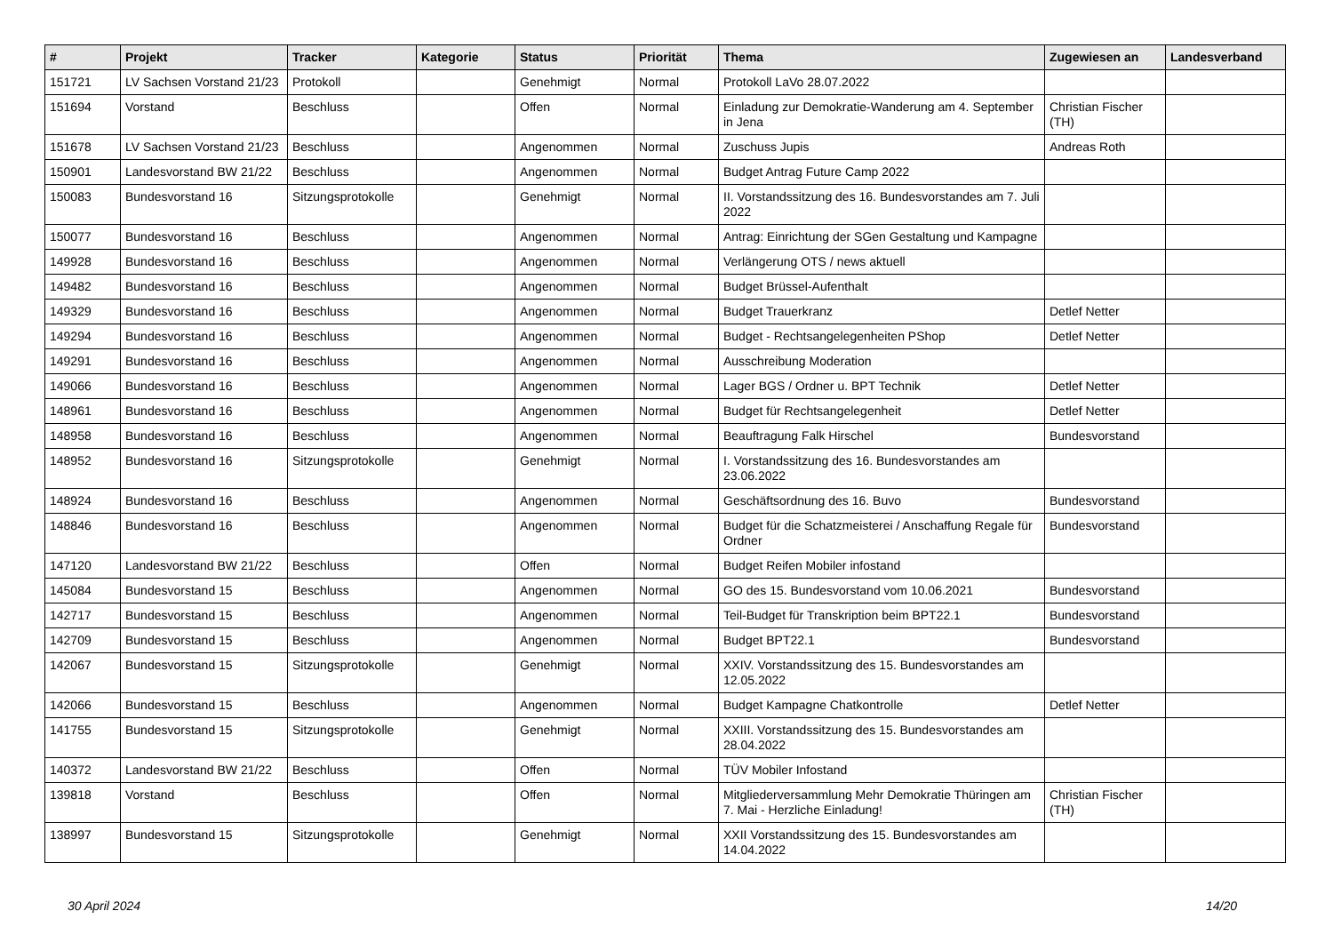| # | Projekt | Tracker | Kategorie | Status | Priorität | Thema | Zugewiesen an | Landesverband |
| --- | --- | --- | --- | --- | --- | --- | --- | --- |
| 151721 | LV Sachsen Vorstand 21/23 | Protokoll | | Genehmigt | Normal | Protokoll LaVo 28.07.2022 | | |
| 151694 | Vorstand | Beschluss | | Offen | Normal | Einladung zur Demokratie-Wanderung am 4. September in Jena | Christian Fischer (TH) | |
| 151678 | LV Sachsen Vorstand 21/23 | Beschluss | | Angenommen | Normal | Zuschuss Jupis | Andreas Roth | |
| 150901 | Landesvorstand BW 21/22 | Beschluss | | Angenommen | Normal | Budget Antrag Future Camp 2022 | | |
| 150083 | Bundesvorstand 16 | Sitzungsprotokolle | | Genehmigt | Normal | II. Vorstandssitzung des 16. Bundesvorstandes am 7. Juli 2022 | | |
| 150077 | Bundesvorstand 16 | Beschluss | | Angenommen | Normal | Antrag: Einrichtung der SGen Gestaltung und Kampagne | | |
| 149928 | Bundesvorstand 16 | Beschluss | | Angenommen | Normal | Verlängerung OTS / news aktuell | | |
| 149482 | Bundesvorstand 16 | Beschluss | | Angenommen | Normal | Budget Brüssel-Aufenthalt | | |
| 149329 | Bundesvorstand 16 | Beschluss | | Angenommen | Normal | Budget Trauerkranz | Detlef Netter | |
| 149294 | Bundesvorstand 16 | Beschluss | | Angenommen | Normal | Budget - Rechtsangelegenheiten PShop | Detlef Netter | |
| 149291 | Bundesvorstand 16 | Beschluss | | Angenommen | Normal | Ausschreibung Moderation | | |
| 149066 | Bundesvorstand 16 | Beschluss | | Angenommen | Normal | Lager BGS / Ordner u. BPT Technik | Detlef Netter | |
| 148961 | Bundesvorstand 16 | Beschluss | | Angenommen | Normal | Budget für Rechtsangelegenheit | Detlef Netter | |
| 148958 | Bundesvorstand 16 | Beschluss | | Angenommen | Normal | Beauftragung Falk Hirschel | Bundesvorstand | |
| 148952 | Bundesvorstand 16 | Sitzungsprotokolle | | Genehmigt | Normal | I. Vorstandssitzung des 16. Bundesvorstandes am 23.06.2022 | | |
| 148924 | Bundesvorstand 16 | Beschluss | | Angenommen | Normal | Geschäftsordnung des 16. Buvo | Bundesvorstand | |
| 148846 | Bundesvorstand 16 | Beschluss | | Angenommen | Normal | Budget für die Schatzmeisterei / Anschaffung Regale für Ordner | Bundesvorstand | |
| 147120 | Landesvorstand BW 21/22 | Beschluss | | Offen | Normal | Budget Reifen Mobiler infostand | | |
| 145084 | Bundesvorstand 15 | Beschluss | | Angenommen | Normal | GO des 15. Bundesvorstand vom 10.06.2021 | Bundesvorstand | |
| 142717 | Bundesvorstand 15 | Beschluss | | Angenommen | Normal | Teil-Budget für Transkription beim BPT22.1 | Bundesvorstand | |
| 142709 | Bundesvorstand 15 | Beschluss | | Angenommen | Normal | Budget BPT22.1 | Bundesvorstand | |
| 142067 | Bundesvorstand 15 | Sitzungsprotokolle | | Genehmigt | Normal | XXIV. Vorstandssitzung des 15. Bundesvorstandes am 12.05.2022 | | |
| 142066 | Bundesvorstand 15 | Beschluss | | Angenommen | Normal | Budget Kampagne Chatkontrolle | Detlef Netter | |
| 141755 | Bundesvorstand 15 | Sitzungsprotokolle | | Genehmigt | Normal | XXIII. Vorstandssitzung des 15. Bundesvorstandes am 28.04.2022 | | |
| 140372 | Landesvorstand BW 21/22 | Beschluss | | Offen | Normal | TÜV Mobiler Infostand | | |
| 139818 | Vorstand | Beschluss | | Offen | Normal | Mitgliederversammlung Mehr Demokratie Thüringen am 7. Mai - Herzliche Einladung! | Christian Fischer (TH) | |
| 138997 | Bundesvorstand 15 | Sitzungsprotokolle | | Genehmigt | Normal | XXII Vorstandssitzung des 15. Bundesvorstandes am 14.04.2022 | | |
30 April 2024 14/20